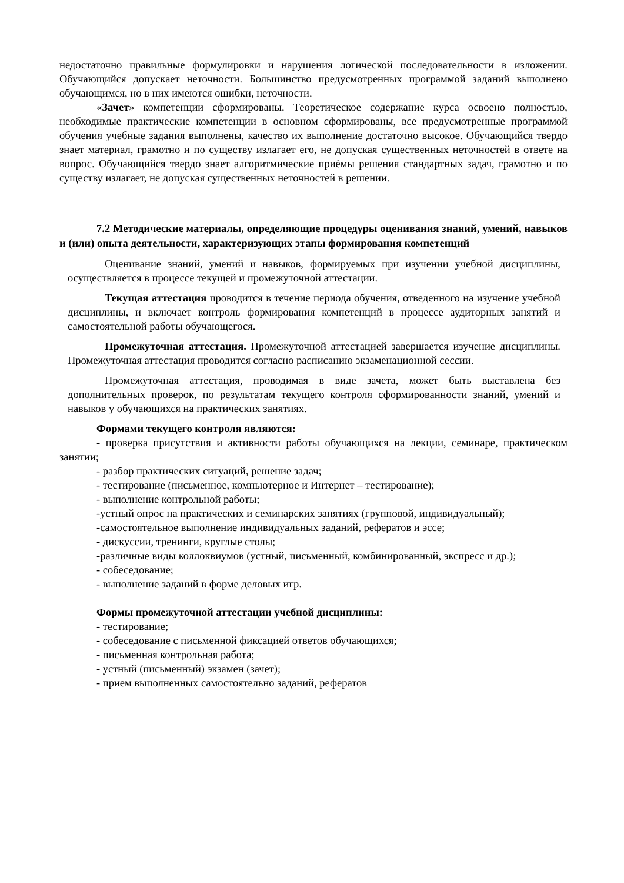недостаточно правильные формулировки и нарушения логической последовательности в изложении. Обучающийся допускает неточности. Большинство предусмотренных программой заданий выполнено обучающимся, но в них имеются ошибки, неточности.
«Зачет» компетенции сформированы. Теоретическое содержание курса освоено полностью, необходимые практические компетенции в основном сформированы, все предусмотренные программой обучения учебные задания выполнены, качество их выполнение достаточно высокое. Обучающийся твердо знает материал, грамотно и по существу излагает его, не допуская существенных неточностей в ответе на вопрос. Обучающийся твердо знает алгоритмические приѐмы решения стандартных задач, грамотно и по существу излагает, не допуская существенных неточностей в решении.
7.2 Методические материалы, определяющие процедуры оценивания знаний, умений, навыков и (или) опыта деятельности, характеризующих этапы формирования компетенций
Оценивание знаний, умений и навыков, формируемых при изучении учебной дисциплины, осуществляется в процессе текущей и промежуточной аттестации.
Текущая аттестация проводится в течение периода обучения, отведенного на изучение учебной дисциплины, и включает контроль формирования компетенций в процессе аудиторных занятий и самостоятельной работы обучающегося.
Промежуточная аттестация. Промежуточной аттестацией завершается изучение дисциплины. Промежуточная аттестация проводится согласно расписанию экзаменационной сессии.
Промежуточная аттестация, проводимая в виде зачета, может быть выставлена без дополнительных проверок, по результатам текущего контроля сформированности знаний, умений и навыков у обучающихся на практических занятиях.
Формами текущего контроля являются:
- проверка присутствия и активности работы обучающихся на лекции, семинаре, практическом занятии;
- разбор практических ситуаций, решение задач;
- тестирование (письменное, компьютерное и Интернет – тестирование);
- выполнение контрольной работы;
-устный опрос на практических и семинарских занятиях (групповой, индивидуальный);
-самостоятельное выполнение индивидуальных заданий, рефератов и эссе;
- дискуссии, тренинги, круглые столы;
-различные виды коллоквиумов (устный, письменный, комбинированный, экспресс и др.);
- собеседование;
- выполнение заданий в форме деловых игр.
Формы промежуточной аттестации учебной дисциплины:
- тестирование;
- собеседование с письменной фиксацией ответов обучающихся;
- письменная контрольная работа;
- устный (письменный) экзамен (зачет);
- прием выполненных самостоятельно заданий, рефератов